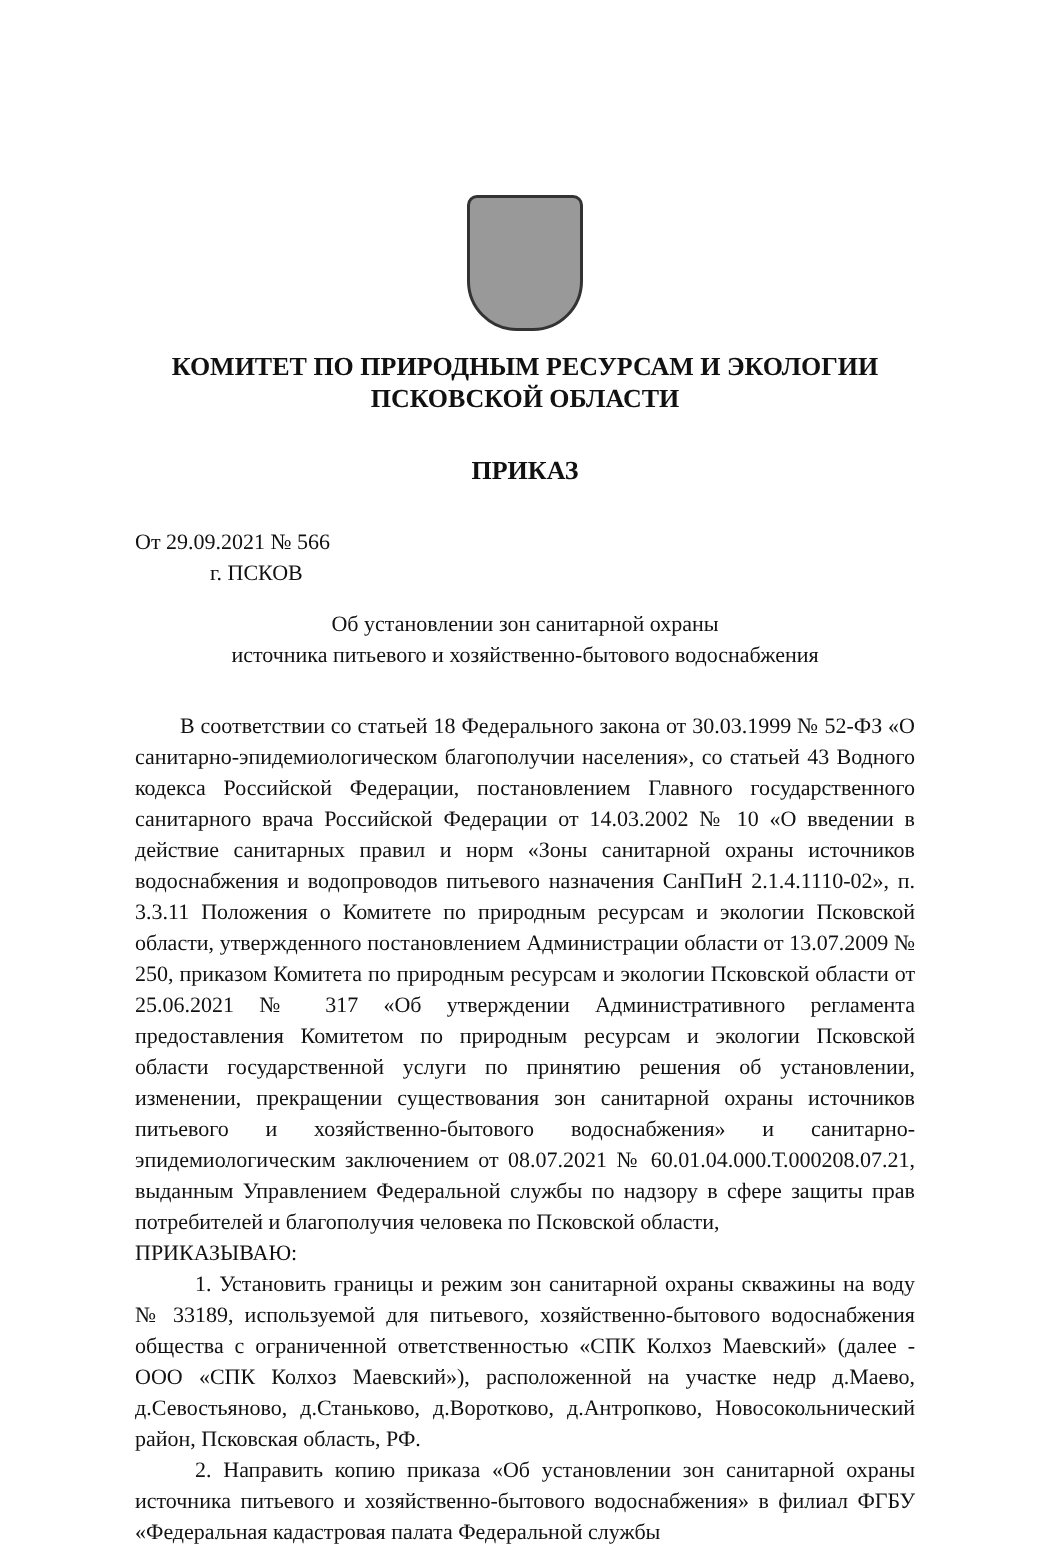КОМИТЕТ ПО ПРИРОДНЫМ РЕСУРСАМ И ЭКОЛОГИИ
ПСКОВСКОЙ ОБЛАСТИ
ПРИКАЗ
От 29.09.2021 № 566
г. ПСКОВ
Об установлении зон санитарной охраны
источника питьевого и хозяйственно-бытового водоснабжения
В соответствии со статьей 18 Федерального закона от 30.03.1999 № 52-ФЗ «О санитарно-эпидемиологическом благополучии населения», со статьей 43 Водного кодекса Российской Федерации, постановлением Главного государственного санитарного врача Российской Федерации от 14.03.2002 № 10 «О введении в действие санитарных правил и норм «Зоны санитарной охраны источников водоснабжения и водопроводов питьевого назначения СанПиН 2.1.4.1110-02», п. 3.3.11 Положения о Комитете по природным ресурсам и экологии Псковской области, утвержденного постановлением Администрации области от 13.07.2009 № 250, приказом Комитета по природным ресурсам и экологии Псковской области от 25.06.2021 № 317 «Об утверждении Административного регламента предоставления Комитетом по природным ресурсам и экологии Псковской области государственной услуги по принятию решения об установлении, изменении, прекращении существования зон санитарной охраны источников питьевого и хозяйственно-бытового водоснабжения» и санитарно-эпидемиологическим заключением от 08.07.2021 № 60.01.04.000.Т.000208.07.21, выданным Управлением Федеральной службы по надзору в сфере защиты прав потребителей и благополучия человека по Псковской области,
ПРИКАЗЫВАЮ:
1. Установить границы и режим зон санитарной охраны скважины на воду № 33189, используемой для питьевого, хозяйственно-бытового водоснабжения общества с ограниченной ответственностью «СПК Колхоз Маевский» (далее - ООО «СПК Колхоз Маевский»), расположенной на участке недр д.Маево, д.Севостьяново, д.Станьково, д.Воротково, д.Антропково, Новосокольнический район, Псковская область, РФ.
2. Направить копию приказа «Об установлении зон санитарной охраны источника питьевого и хозяйственно-бытового водоснабжения» в филиал ФГБУ «Федеральная кадастровая палата Федеральной службы